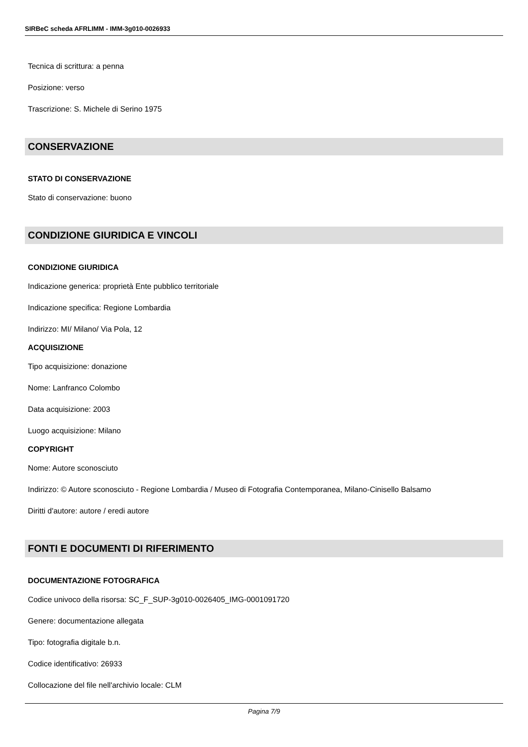SIRBeC scheda AFRLIMM - IMM-3g010-0026933
Tecnica di scrittura: a penna
Posizione: verso
Trascrizione: S. Michele di Serino 1975
CONSERVAZIONE
STATO DI CONSERVAZIONE
Stato di conservazione: buono
CONDIZIONE GIURIDICA E VINCOLI
CONDIZIONE GIURIDICA
Indicazione generica: proprietà Ente pubblico territoriale
Indicazione specifica: Regione Lombardia
Indirizzo: MI/ Milano/ Via Pola, 12
ACQUISIZIONE
Tipo acquisizione: donazione
Nome: Lanfranco Colombo
Data acquisizione: 2003
Luogo acquisizione: Milano
COPYRIGHT
Nome: Autore sconosciuto
Indirizzo: © Autore sconosciuto - Regione Lombardia / Museo di Fotografia Contemporanea, Milano-Cinisello Balsamo
Diritti d'autore: autore / eredi autore
FONTI E DOCUMENTI DI RIFERIMENTO
DOCUMENTAZIONE FOTOGRAFICA
Codice univoco della risorsa: SC_F_SUP-3g010-0026405_IMG-0001091720
Genere: documentazione allegata
Tipo: fotografia digitale b.n.
Codice identificativo: 26933
Collocazione del file nell'archivio locale: CLM
Pagina 7/9